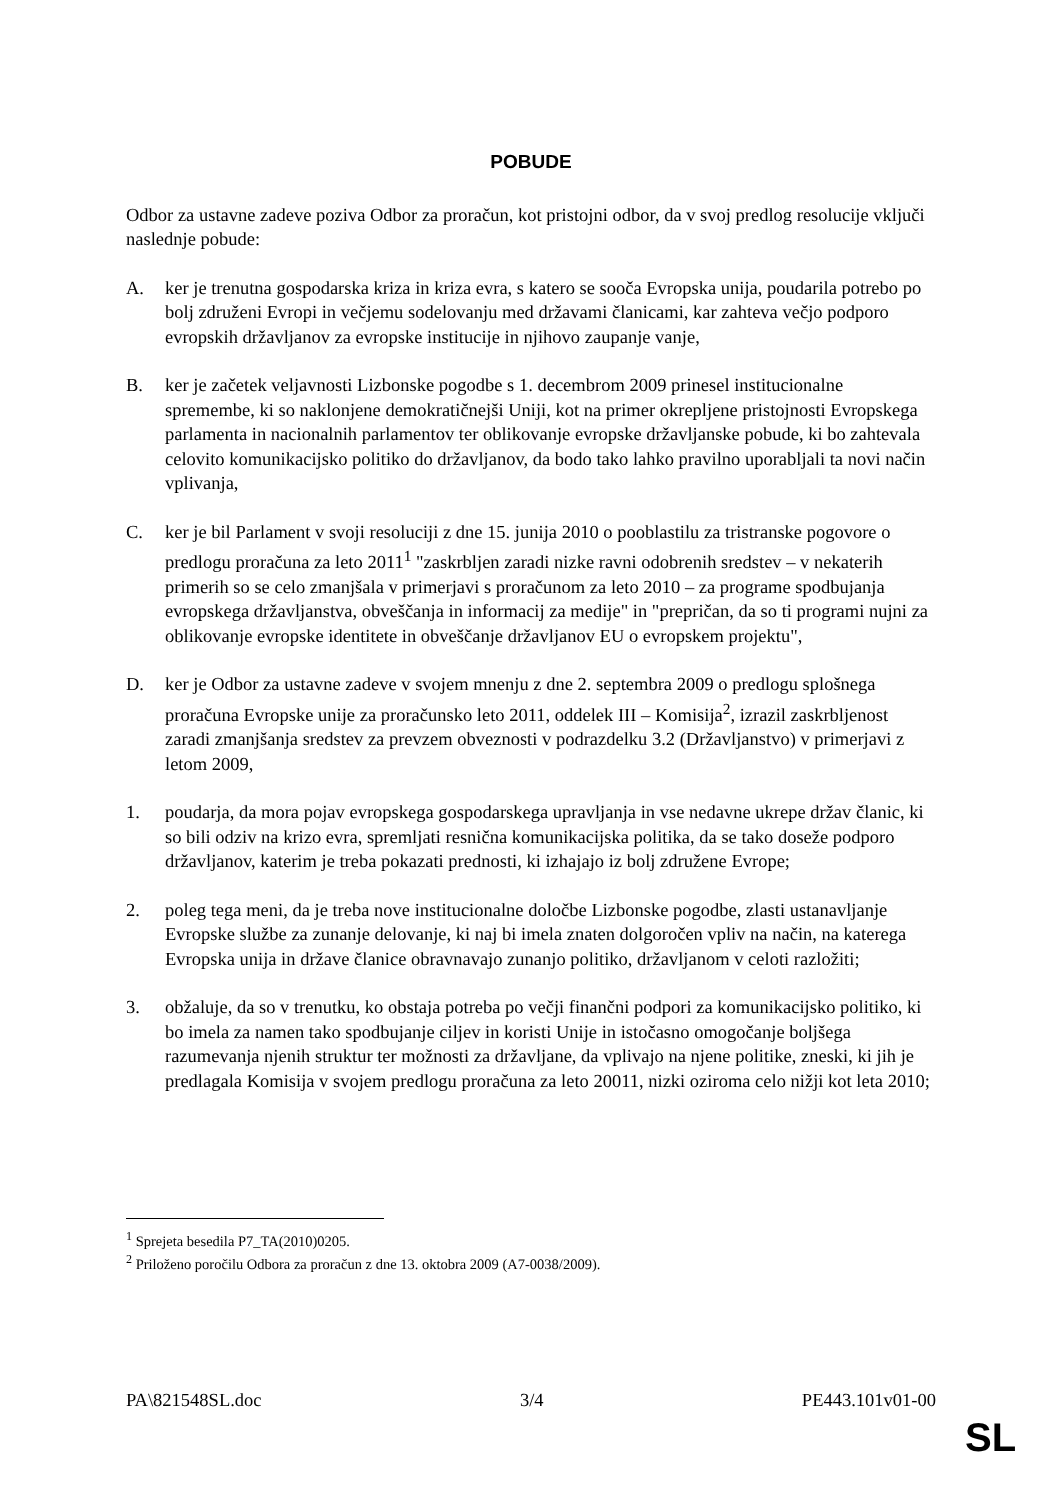POBUDE
Odbor za ustavne zadeve poziva Odbor za proračun, kot pristojni odbor, da v svoj predlog resolucije vključi naslednje pobude:
A. ker je trenutna gospodarska kriza in kriza evra, s katero se sooča Evropska unija, poudarila potrebo po bolj združeni Evropi in večjemu sodelovanju med državami članicami, kar zahteva večjo podporo evropskih državljanov za evropske institucije in njihovo zaupanje vanje,
B. ker je začetek veljavnosti Lizbonske pogodbe s 1. decembrom 2009 prinesel institucionalne spremembe, ki so naklonjene demokratičnejši Uniji, kot na primer okrepljene pristojnosti Evropskega parlamenta in nacionalnih parlamentov ter oblikovanje evropske državljanske pobude, ki bo zahtevala celovito komunikacijsko politiko do državljanov, da bodo tako lahko pravilno uporabljali ta novi način vplivanja,
C. ker je bil Parlament v svoji resoluciji z dne 15. junija 2010 o pooblastilu za tristranske pogovore o predlogu proračuna za leto 2011<sup>1</sup> "zaskrbljen zaradi nizke ravni odobrenih sredstev – v nekaterih primerih so se celo zmanjšala v primerjavi s proračunom za leto 2010 – za programe spodbujanja evropskega državljanstva, obveščanja in informacij za medije" in "prepričan, da so ti programi nujni za oblikovanje evropske identitete in obveščanje državljanov EU o evropskem projektu",
D. ker je Odbor za ustavne zadeve v svojem mnenju z dne 2. septembra 2009 o predlogu splošnega proračuna Evropske unije za proračunsko leto 2011, oddelek III – Komisija<sup>2</sup>, izrazil zaskrbljenost zaradi zmanjšanja sredstev za prevzem obveznosti v podrazdelku 3.2 (Državljanstvo) v primerjavi z letom 2009,
1. poudarja, da mora pojav evropskega gospodarskega upravljanja in vse nedavne ukrepe držav članic, ki so bili odziv na krizo evra, spremljati resnična komunikacijska politika, da se tako doseže podporo državljanov, katerim je treba pokazati prednosti, ki izhajajo iz bolj združene Evrope;
2. poleg tega meni, da je treba nove institucionalne določbe Lizbonske pogodbe, zlasti ustanavljanje Evropske službe za zunanje delovanje, ki naj bi imela znaten dolgoročen vpliv na način, na katerega Evropska unija in države članice obravnavajo zunanjo politiko, državljanom v celoti razložiti;
3. obžaluje, da so v trenutku, ko obstaja potreba po večji finančni podpori za komunikacijsko politiko, ki bo imela za namen tako spodbujanje ciljev in koristi Unije in istočasno omogočanje boljšega razumevanja njenih struktur ter možnosti za državljane, da vplivajo na njene politike, zneski, ki jih je predlagala Komisija v svojem predlogu proračuna za leto 20011, nizki oziroma celo nižji kot leta 2010;
<sup>1</sup> Sprejeta besedila P7_TA(2010)0205.
<sup>2</sup> Priloženo poročilu Odbora za proračun z dne 13. oktobra 2009 (A7-0038/2009).
PA\821548SL.doc 3/4 PE443.101v01-00
SL